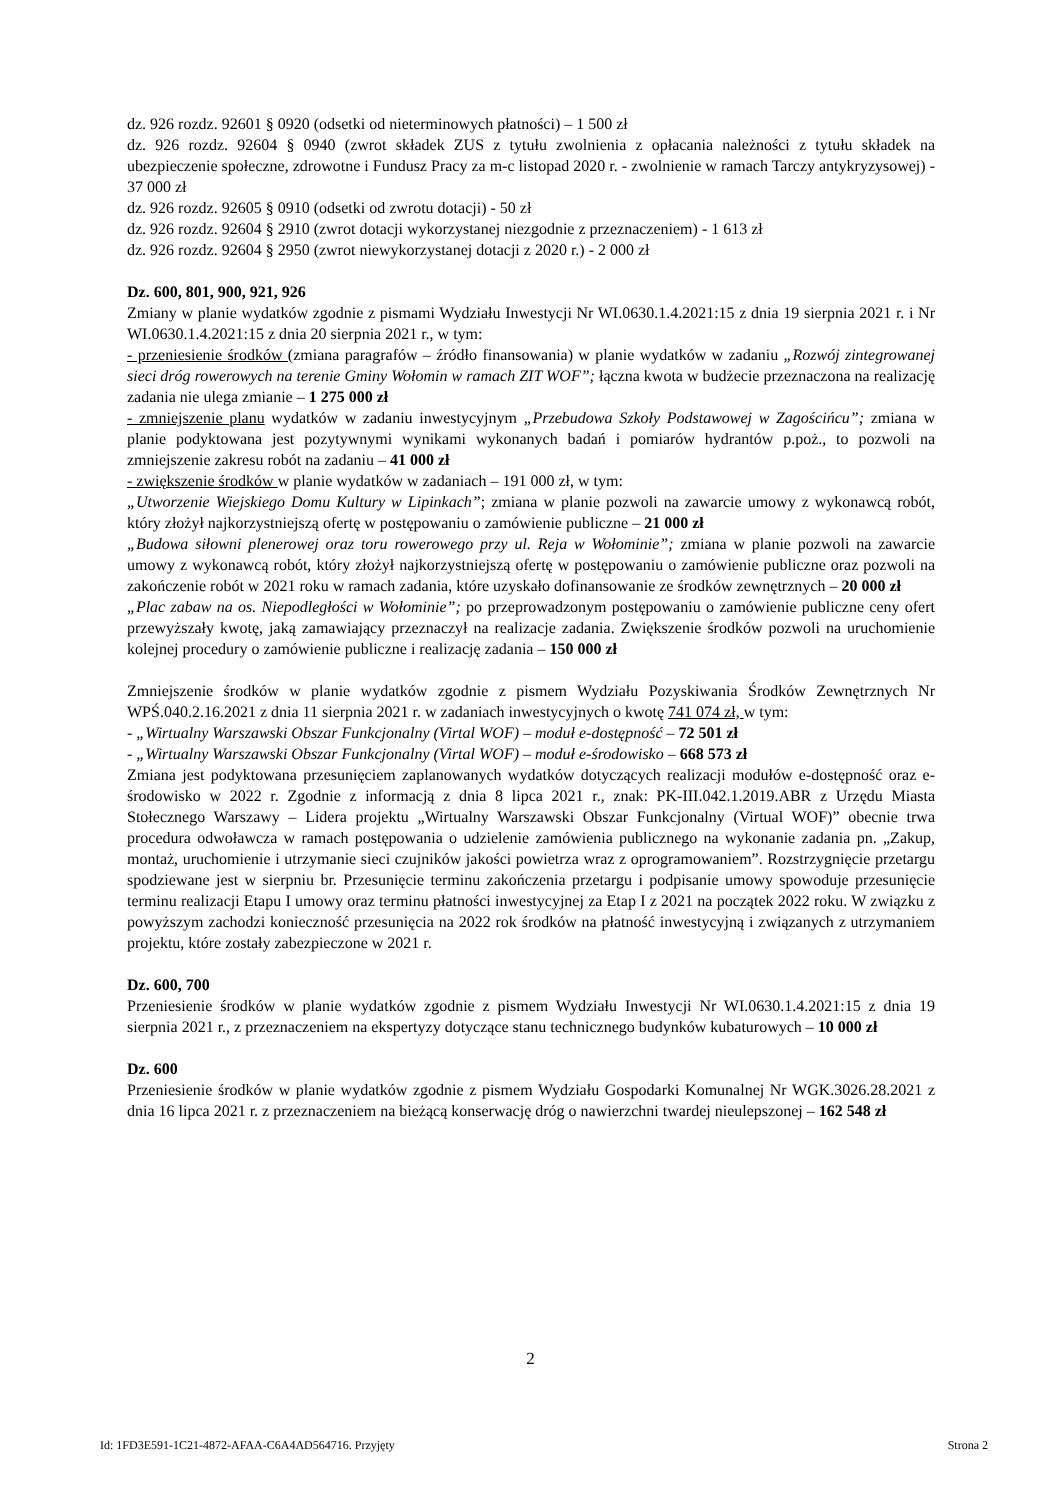dz. 926 rozdz. 92601 § 0920 (odsetki od nieterminowych płatności) – 1 500 zł
dz. 926 rozdz. 92604 § 0940 (zwrot składek ZUS z tytułu zwolnienia z opłacania należności z tytułu składek na ubezpieczenie społeczne, zdrowotne i Fundusz Pracy za m-c listopad 2020 r. - zwolnienie w ramach Tarczy antykryzysowej) - 37 000 zł
dz. 926 rozdz. 92605 § 0910 (odsetki od zwrotu dotacji) - 50 zł
dz. 926 rozdz. 92604 § 2910 (zwrot dotacji wykorzystanej niezgodnie z przeznaczeniem) - 1 613 zł
dz. 926 rozdz. 92604 § 2950 (zwrot niewykorzystanej dotacji z 2020 r.) - 2 000 zł
Dz. 600, 801, 900, 921, 926
Zmiany w planie wydatków zgodnie z pismami Wydziału Inwestycji Nr WI.0630.1.4.2021:15 z dnia 19 sierpnia 2021 r. i Nr WI.0630.1.4.2021:15 z dnia 20 sierpnia 2021 r., w tym:
- przeniesienie środków (zmiana paragrafów – źródło finansowania) w planie wydatków w zadaniu „Rozwój zintegrowanej sieci dróg rowerowych na terenie Gminy Wołomin w ramach ZIT WOF”; łączna kwota w budżecie przeznaczona na realizację zadania nie ulega zmianie – 1 275 000 zł
- zmniejszenie planu wydatków w zadaniu inwestycyjnym „Przebudowa Szkoły Podstawowej w Zagościńcu”; zmiana w planie podyktowana jest pozytywnymi wynikami wykonanych badań i pomiarów hydrantów p.poż., to pozwoli na zmniejszenie zakresu robót na zadaniu – 41 000 zł
- zwiększenie środków w planie wydatków w zadaniach – 191 000 zł, w tym:
„Utworzenie Wiejskiego Domu Kultury w Lipinkach”; zmiana w planie pozwoli na zawarcie umowy z wykonawcą robót, który złożył najkorzystniejszą ofertę w postępowaniu o zamówienie publiczne – 21 000 zł
„Budowa siłowni plenerowej oraz toru rowerowego przy ul. Reja w Wołominie”; zmiana w planie pozwoli na zawarcie umowy z wykonawcą robót, który złożył najkorzystniejszą ofertę w postępowaniu o zamówienie publiczne oraz pozwoli na zakończenie robót w 2021 roku w ramach zadania, które uzyskało dofinansowanie ze środków zewnętrznych – 20 000 zł
„Plac zabaw na os. Niepodległości w Wołominie”; po przeprowadzonym postępowaniu o zamówienie publiczne ceny ofert przewyższały kwotę, jaką zamawiający przeznaczył na realizacje zadania. Zwiększenie środków pozwoli na uruchomienie kolejnej procedury o zamówienie publiczne i realizację zadania – 150 000 zł
Zmniejszenie środków w planie wydatków zgodnie z pismem Wydziału Pozyskiwania Środków Zewnętrznych Nr WPŚ.040.2.16.2021 z dnia 11 sierpnia 2021 r. w zadaniach inwestycyjnych o kwotę 741 074 zł, w tym:
- „Wirtualny Warszawski Obszar Funkcjonalny (Virtal WOF) – moduł e-dostępność – 72 501 zł
- „Wirtualny Warszawski Obszar Funkcjonalny (Virtal WOF) – moduł e-środowisko – 668 573 zł
Zmiana jest podyktowana przesunięciem zaplanowanych wydatków dotyczących realizacji modułów e-dostępność oraz e-środowisko w 2022 r. Zgodnie z informacją z dnia 8 lipca 2021 r., znak: PK-III.042.1.2019.ABR z Urzędu Miasta Stołecznego Warszawy – Lidera projektu „Wirtualny Warszawski Obszar Funkcjonalny (Virtual WOF)” obecnie trwa procedura odwoławcza w ramach postępowania o udzielenie zamówienia publicznego na wykonanie zadania pn. „Zakup, montaż, uruchomienie i utrzymanie sieci czujników jakości powietrza wraz z oprogramowaniem”. Rozstrzygnięcie przetargu spodziewane jest w sierpniu br. Przesunięcie terminu zakończenia przetargu i podpisanie umowy spowoduje przesunięcie terminu realizacji Etapu I umowy oraz terminu płatności inwestycyjnej za Etap I z 2021 na początek 2022 roku. W związku z powyższym zachodzi konieczność przesunięcia na 2022 rok środków na płatność inwestycyjną i związanych z utrzymaniem projektu, które zostały zabezpieczone w 2021 r.
Dz. 600, 700
Przeniesienie środków w planie wydatków zgodnie z pismem Wydziału Inwestycji Nr WI.0630.1.4.2021:15 z dnia 19 sierpnia 2021 r., z przeznaczeniem na ekspertyzy dotyczące stanu technicznego budynków kubaturowych – 10 000 zł
Dz. 600
Przeniesienie środków w planie wydatków zgodnie z pismem Wydziału Gospodarki Komunalnej Nr WGK.3026.28.2021 z dnia 16 lipca 2021 r. z przeznaczeniem na bieżącą konserwację dróg o nawierzchni twardej nieulepszonej – 162 548 zł
2
Id: 1FD3E591-1C21-4872-AFAA-C6A4AD564716. Przyjęty Strona 2